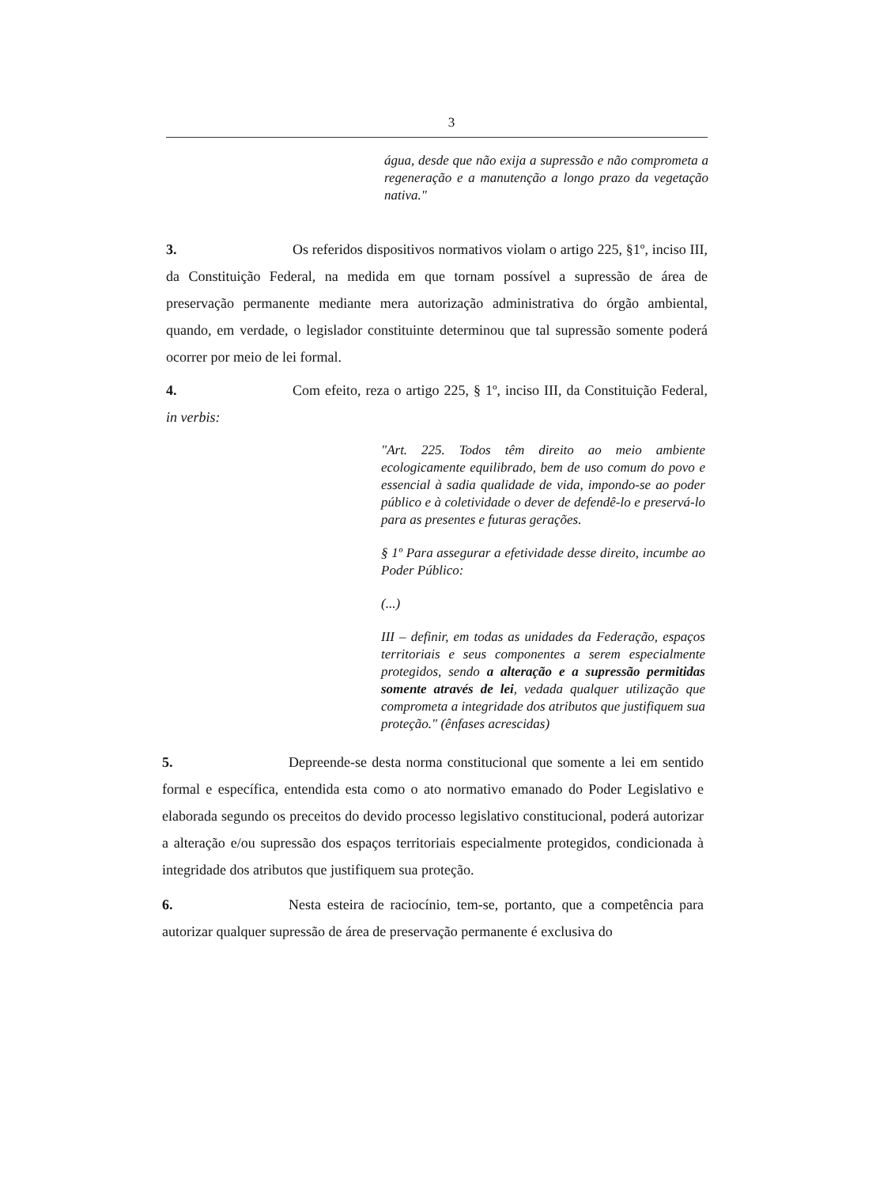3
água, desde que não exija a supressão e não comprometa a regeneração e a manutenção a longo prazo da vegetação nativa."
3. Os referidos dispositivos normativos violam o artigo 225, §1º, inciso III, da Constituição Federal, na medida em que tornam possível a supressão de área de preservação permanente mediante mera autorização administrativa do órgão ambiental, quando, em verdade, o legislador constituinte determinou que tal supressão somente poderá ocorrer por meio de lei formal.
4. Com efeito, reza o artigo 225, § 1º, inciso III, da Constituição Federal, in verbis:
"Art. 225. Todos têm direito ao meio ambiente ecologicamente equilibrado, bem de uso comum do povo e essencial à sadia qualidade de vida, impondo-se ao poder público e à coletividade o dever de defendê-lo e preservá-lo para as presentes e futuras gerações.
§ 1º Para assegurar a efetividade desse direito, incumbe ao Poder Público:
(...)
III – definir, em todas as unidades da Federação, espaços territoriais e seus componentes a serem especialmente protegidos, sendo a alteração e a supressão permitidas somente através de lei, vedada qualquer utilização que comprometa a integridade dos atributos que justifiquem sua proteção." (ênfases acrescidas)
5. Depreende-se desta norma constitucional que somente a lei em sentido formal e específica, entendida esta como o ato normativo emanado do Poder Legislativo e elaborada segundo os preceitos do devido processo legislativo constitucional, poderá autorizar a alteração e/ou supressão dos espaços territoriais especialmente protegidos, condicionada à integridade dos atributos que justifiquem sua proteção.
6. Nesta esteira de raciocínio, tem-se, portanto, que a competência para autorizar qualquer supressão de área de preservação permanente é exclusiva do